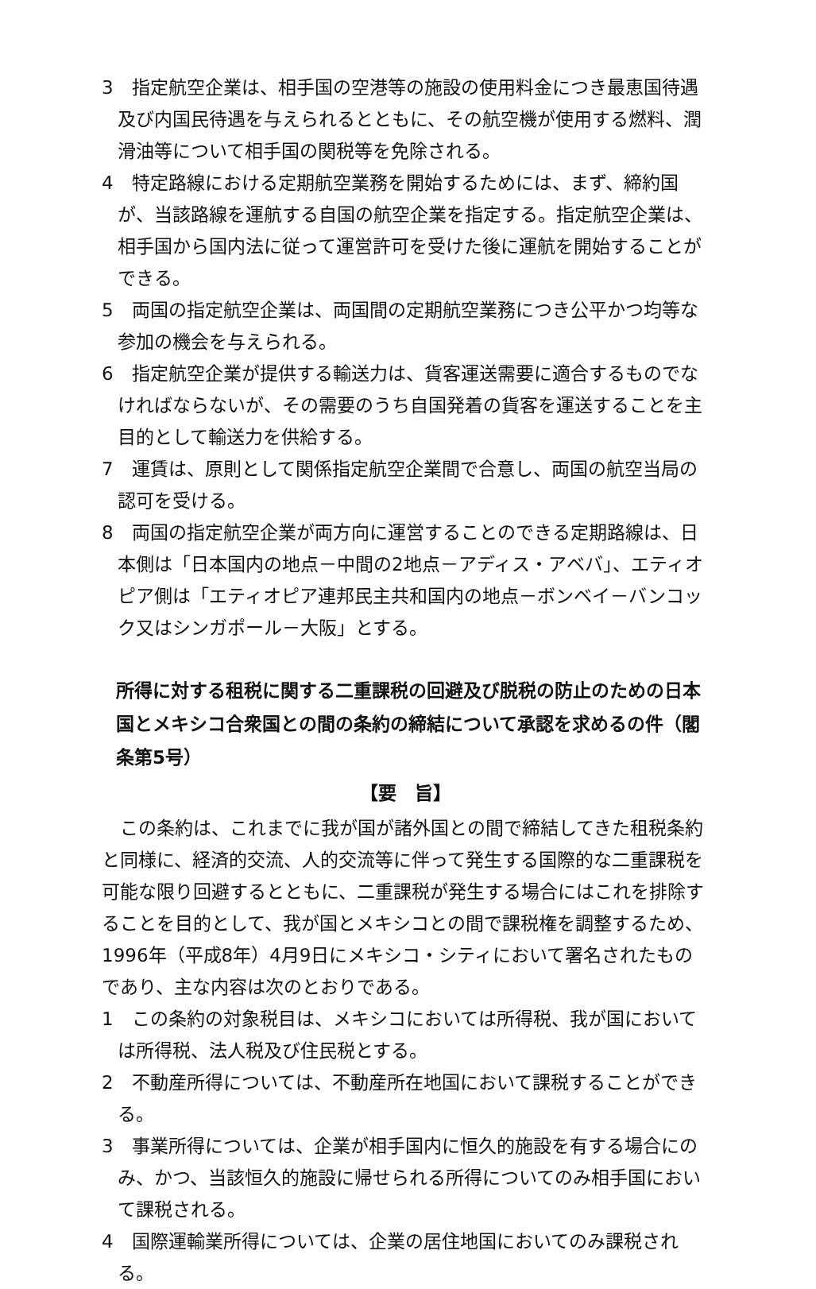3　指定航空企業は、相手国の空港等の施設の使用料金につき最恵国待遇及び内国民待遇を与えられるとともに、その航空機が使用する燃料、潤滑油等について相手国の関税等を免除される。
4　特定路線における定期航空業務を開始するためには、まず、締約国が、当該路線を運航する自国の航空企業を指定する。指定航空企業は、相手国から国内法に従って運営許可を受けた後に運航を開始することができる。
5　両国の指定航空企業は、両国間の定期航空業務につき公平かつ均等な参加の機会を与えられる。
6　指定航空企業が提供する輸送力は、貨客運送需要に適合するものでなければならないが、その需要のうち自国発着の貨客を運送することを主目的として輸送力を供給する。
7　運賃は、原則として関係指定航空企業間で合意し、両国の航空当局の認可を受ける。
8　両国の指定航空企業が両方向に運営することのできる定期路線は、日本側は「日本国内の地点－中間の2地点－アディス・アベバ」、エティオピア側は「エティオピア連邦民主共和国内の地点－ボンベイ－バンコック又はシンガポール－大阪」とする。
所得に対する租税に関する二重課税の回避及び脱税の防止のための日本国とメキシコ合衆国との間の条約の締結について承認を求めるの件（閣条第5号）
【要　旨】
この条約は、これまでに我が国が諸外国との間で締結してきた租税条約と同様に、経済的交流、人的交流等に伴って発生する国際的な二重課税を可能な限り回避するとともに、二重課税が発生する場合にはこれを排除することを目的として、我が国とメキシコとの間で課税権を調整するため、1996年（平成8年）4月9日にメキシコ・シティにおいて署名されたものであり、主な内容は次のとおりである。
1　この条約の対象税目は、メキシコにおいては所得税、我が国においては所得税、法人税及び住民税とする。
2　不動産所得については、不動産所在地国において課税することができる。
3　事業所得については、企業が相手国内に恒久的施設を有する場合にのみ、かつ、当該恒久的施設に帰せられる所得についてのみ相手国において課税される。
4　国際運輸業所得については、企業の居住地国においてのみ課税される。